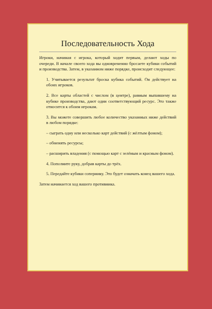Последовательность Хода
Игроки, начиная с игрока, который ходит первым, делают ходы по очереди. В начале своего хода вы одновременно бросаете кубики событий и производства. Затем, в указанном ниже порядке, происходит следующее:
1. Учитывается результат броска кубика событий. Он действует на обоих игроков.
2. Все карты областей с числом (в центре), равным выпавшему на кубике производства, дают один соответствующий ресурс. Это также относится к обоим игрокам.
3. Вы можете совершить любое количество указанных ниже действий в любом порядке:
– сыграть одну или несколько карт действий (с жёлтым фоном);
– обменять ресурсы;
– расширить владения (с помощью карт с зелёным и красным фоном).
4. Пополните руку, добрав карты до трёх.
5. Передайте кубики сопернику. Это будет означать конец вашего хода.
Затем начинается ход вашего противника.